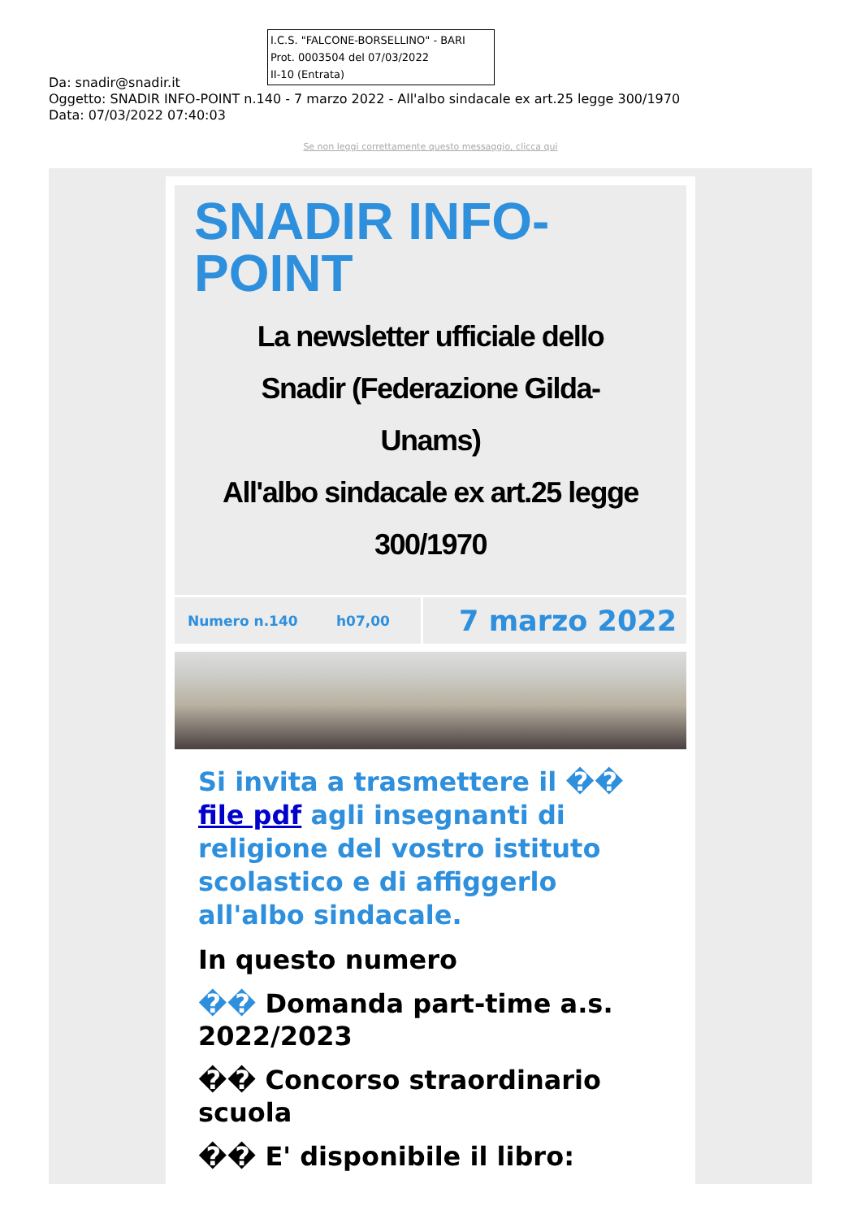I.C.S. "FALCONE-BORSELLINO" - BARI
Prot. 0003504 del 07/03/2022
II-10 (Entrata)
Da: snadir@snadir.it
Oggetto: SNADIR INFO-POINT n.140 - 7 marzo 2022 - All'albo sindacale ex art.25 legge 300/1970
Data: 07/03/2022 07:40:03
Se non leggi correttamente questo messaggio, clicca qui
SNADIR INFO-
POINT
La newsletter ufficiale dello
Snadir (Federazione Gilda-
Unams)
All'albo sindacale ex art.25 legge
300/1970
Numero n.140 h07,00
7 marzo 2022
Si invita a trasmettere il �� file pdf agli insegnanti di religione del vostro istituto scolastico e di affiggerlo all'albo sindacale.
In questo numero
�� Domanda part-time a.s. 2022/2023
�� Concorso straordinario scuola
�� E' disponibile il libro: